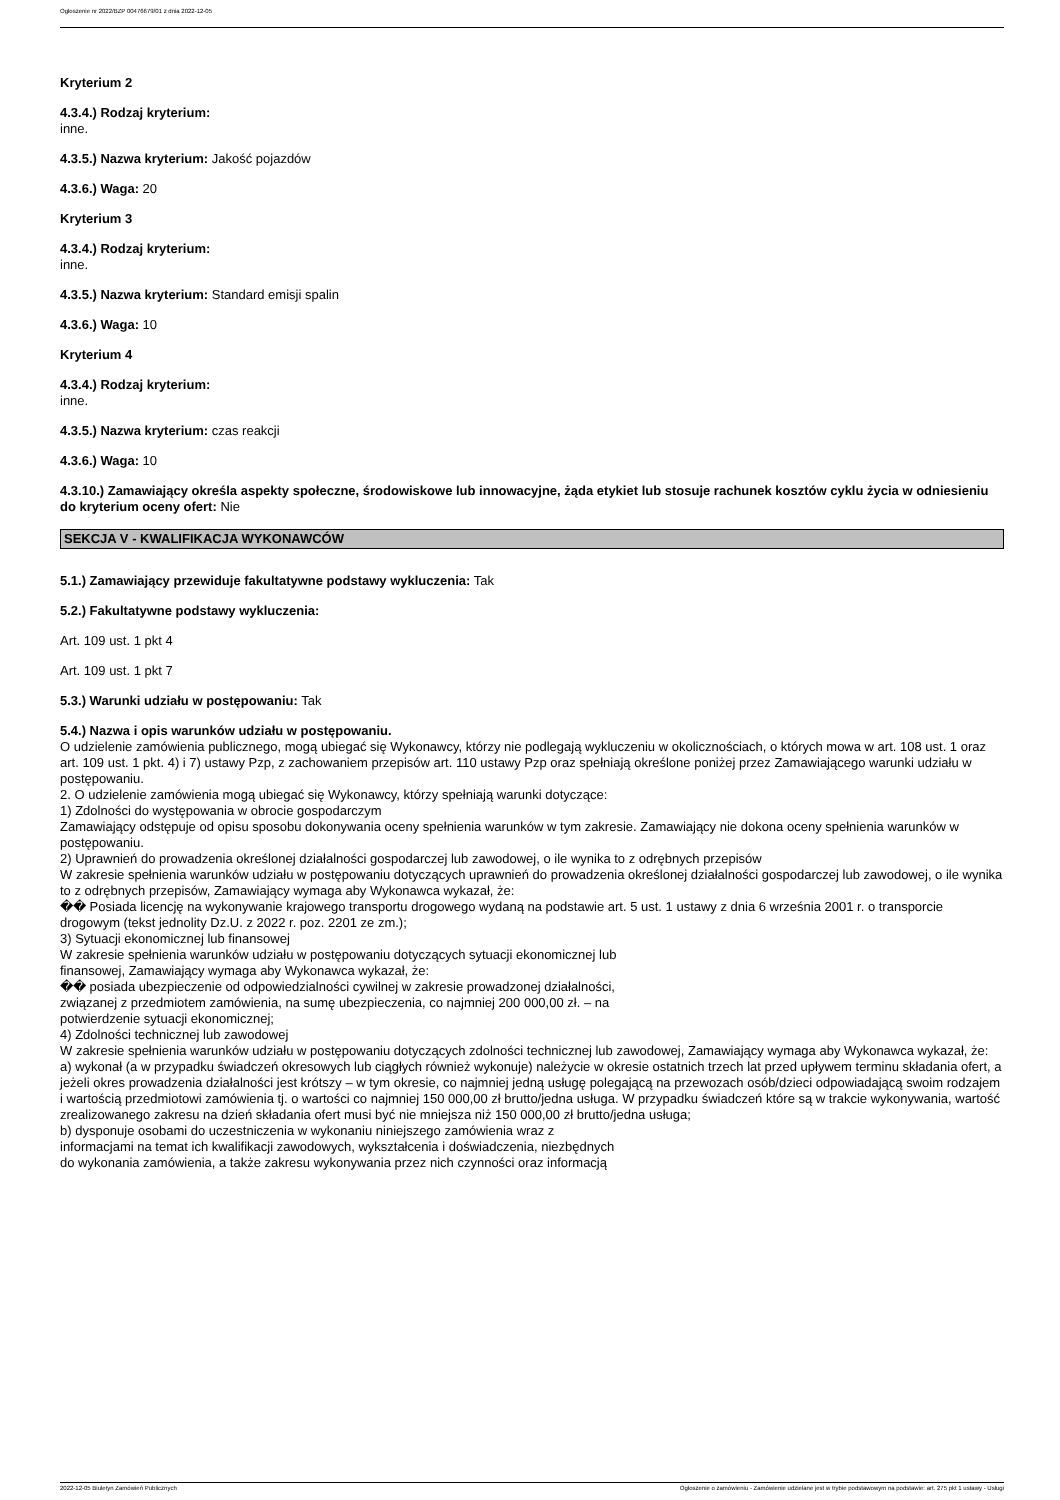Ogłoszenie nr 2022/BZP 00476679/01 z dnia 2022-12-05
Kryterium 2
4.3.4.) Rodzaj kryterium:
inne.
4.3.5.) Nazwa kryterium: Jakość pojazdów
4.3.6.) Waga: 20
Kryterium 3
4.3.4.) Rodzaj kryterium:
inne.
4.3.5.) Nazwa kryterium: Standard emisji spalin
4.3.6.) Waga: 10
Kryterium 4
4.3.4.) Rodzaj kryterium:
inne.
4.3.5.) Nazwa kryterium: czas reakcji
4.3.6.) Waga: 10
4.3.10.) Zamawiający określa aspekty społeczne, środowiskowe lub innowacyjne, żąda etykiet lub stosuje rachunek kosztów cyklu życia w odniesieniu do kryterium oceny ofert: Nie
SEKCJA V - KWALIFIKACJA WYKONAWCÓW
5.1.) Zamawiający przewiduje fakultatywne podstawy wykluczenia: Tak
5.2.) Fakultatywne podstawy wykluczenia:
Art. 109 ust. 1 pkt 4
Art. 109 ust. 1 pkt 7
5.3.) Warunki udziału w postępowaniu: Tak
5.4.) Nazwa i opis warunków udziału w postępowaniu.
O udzielenie zamówienia publicznego, mogą ubiegać się Wykonawcy, którzy nie podlegają wykluczeniu w okolicznościach, o których mowa w art. 108 ust. 1 oraz art. 109 ust. 1 pkt. 4) i 7) ustawy Pzp, z zachowaniem przepisów art. 110 ustawy Pzp oraz spełniają określone poniżej przez Zamawiającego warunki udziału w postępowaniu.
2. O udzielenie zamówienia mogą ubiegać się Wykonawcy, którzy spełniają warunki dotyczące:
1) Zdolności do występowania w obrocie gospodarczym
Zamawiający odstępuje od opisu sposobu dokonywania oceny spełnienia warunków w tym zakresie. Zamawiający nie dokona oceny spełnienia warunków w postępowaniu.
2) Uprawnień do prowadzenia określonej działalności gospodarczej lub zawodowej, o ile wynika to z odrębnych przepisów
W zakresie spełnienia warunków udziału w postępowaniu dotyczących uprawnień do prowadzenia określonej działalności gospodarczej lub zawodowej, o ile wynika to z odrębnych przepisów, Zamawiający wymaga aby Wykonawca wykazał, że:
�� Posiada licencję na wykonywanie krajowego transportu drogowego wydaną na podstawie art. 5 ust. 1 ustawy z dnia 6 września 2001 r. o transporcie drogowym (tekst jednolity Dz.U. z 2022 r. poz. 2201 ze zm.);
3) Sytuacji ekonomicznej lub finansowej
W zakresie spełnienia warunków udziału w postępowaniu dotyczących sytuacji ekonomicznej lub
finansowej, Zamawiający wymaga aby Wykonawca wykazał, że:
�� posiada ubezpieczenie od odpowiedzialności cywilnej w zakresie prowadzonej działalności,
związanej z przedmiotem zamówienia, na sumę ubezpieczenia, co najmniej 200 000,00 zł. – na
potwierdzenie sytuacji ekonomicznej;
4) Zdolności technicznej lub zawodowej
W zakresie spełnienia warunków udziału w postępowaniu dotyczących zdolności technicznej lub zawodowej, Zamawiający wymaga aby Wykonawca wykazał, że:
a) wykonał (a w przypadku świadczeń okresowych lub ciągłych również wykonuje) należycie w okresie ostatnich trzech lat przed upływem terminu składania ofert, a jeżeli okres prowadzenia działalności jest krótszy – w tym okresie, co najmniej jedną usługę polegającą na przewozach osób/dzieci odpowiadającą swoim rodzajem i wartością przedmiotowi zamówienia tj. o wartości co najmniej 150 000,00 zł brutto/jedna usługa. W przypadku świadczeń które są w trakcie wykonywania, wartość zrealizowanego zakresu na dzień składania ofert musi być nie mniejsza niż 150 000,00 zł brutto/jedna usługa;
b) dysponuje osobami do uczestniczenia w wykonaniu niniejszego zamówienia wraz z
informacjami na temat ich kwalifikacji zawodowych, wykształcenia i doświadczenia, niezbędnych
do wykonania zamówienia, a także zakresu wykonywania przez nich czynności oraz informacją
2022-12-05 Biuletyn Zamówień Publicznych Ogłoszenie o zamówieniu - Zamówienie udzielane jest w trybie podstawowym na podstawie: art. 275 pkt 1 ustawy - Usługi